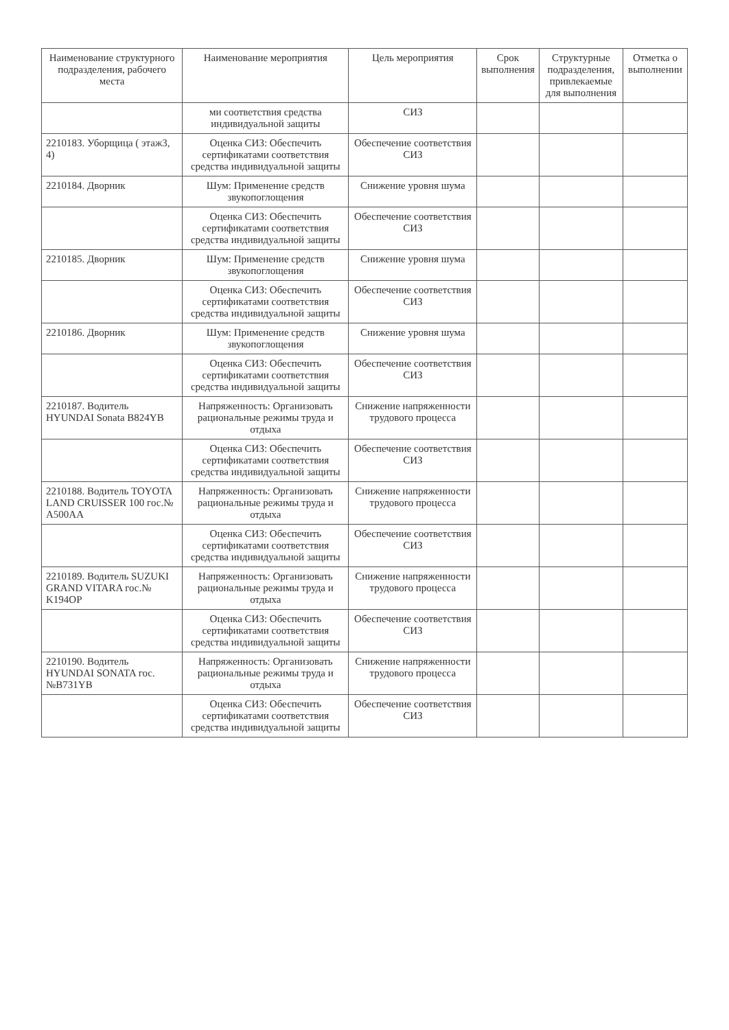| Наименование структурного подразделения, рабочего места | Наименование мероприятия | Цель мероприятия | Срок выполнения | Структурные подразделения, привлекаемые для выполнения | Отметка о выполнении |
| --- | --- | --- | --- | --- | --- |
| | ми соответствия средства индивидуальной защиты | СИЗ | | | |
| 2210183. Уборщица ( этаж3, 4) | Оценка СИЗ: Обеспечить сертификатами соответствия средства индивидуальной защиты | Обеспечение соответствия СИЗ | | | |
| 2210184. Дворник | Шум: Применение средств звукопоглощения | Снижение уровня шума | | | |
| | Оценка СИЗ: Обеспечить сертификатами соответствия средства индивидуальной защиты | Обеспечение соответствия СИЗ | | | |
| 2210185. Дворник | Шум: Применение средств звукопоглощения | Снижение уровня шума | | | |
| | Оценка СИЗ: Обеспечить сертификатами соответствия средства индивидуальной защиты | Обеспечение соответствия СИЗ | | | |
| 2210186. Дворник | Шум: Применение средств звукопоглощения | Снижение уровня шума | | | |
| | Оценка СИЗ: Обеспечить сертификатами соответствия средства индивидуальной защиты | Обеспечение соответствия СИЗ | | | |
| 2210187. Водитель HYUNDAI Sonata B824YB | Напряженность: Организовать рациональные режимы труда и отдыха | Снижение напряженности трудового процесса | | | |
| | Оценка СИЗ: Обеспечить сертификатами соответствия средства индивидуальной защиты | Обеспечение соответствия СИЗ | | | |
| 2210188. Водитель TOYOTA LAND CRUISSER 100 гос.№ A500AA | Напряженность: Организовать рациональные режимы труда и отдыха | Снижение напряженности трудового процесса | | | |
| | Оценка СИЗ: Обеспечить сертификатами соответствия средства индивидуальной защиты | Обеспечение соответствия СИЗ | | | |
| 2210189. Водитель SUZUKI GRAND VITARA гос.№ K194OP | Напряженность: Организовать рациональные режимы труда и отдыха | Снижение напряженности трудового процесса | | | |
| | Оценка СИЗ: Обеспечить сертификатами соответствия средства индивидуальной защиты | Обеспечение соответствия СИЗ | | | |
| 2210190. Водитель HYUNDAI SONATA гос.№B731YB | Напряженность: Организовать рациональные режимы труда и отдыха | Снижение напряженности трудового процесса | | | |
| | Оценка СИЗ: Обеспечить сертификатами соответствия средства индивидуальной защиты | Обеспечение соответствия СИЗ | | | |